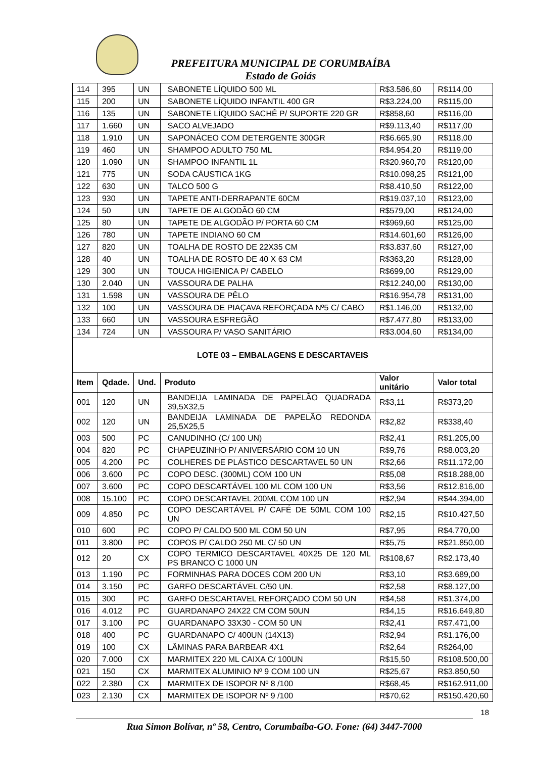PREFEITURA MUNICIPAL DE CORUMBAÍBA
Estado de Goiás
| 114 | 395 | UN | SABONETE LÍQUIDO 500 ML | R$3.586,60 | R$114,00 |
| 115 | 200 | UN | SABONETE LÍQUIDO INFANTIL 400 GR | R$3.224,00 | R$115,00 |
| 116 | 135 | UN | SABONETE LÍQUIDO SACHÊ P/ SUPORTE 220 GR | R$858,60 | R$116,00 |
| 117 | 1.660 | UN | SACO ALVEJADO | R$9.113,40 | R$117,00 |
| 118 | 1.910 | UN | SAPONÁCEO COM DETERGENTE 300GR | R$6.665,90 | R$118,00 |
| 119 | 460 | UN | SHAMPOO ADULTO 750 ML | R$4.954,20 | R$119,00 |
| 120 | 1.090 | UN | SHAMPOO INFANTIL 1L | R$20.960,70 | R$120,00 |
| 121 | 775 | UN | SODA CÁUSTICA 1KG | R$10.098,25 | R$121,00 |
| 122 | 630 | UN | TALCO 500 G | R$8.410,50 | R$122,00 |
| 123 | 930 | UN | TAPETE ANTI-DERRAPANTE 60CM | R$19.037,10 | R$123,00 |
| 124 | 50 | UN | TAPETE DE ALGODÃO 60 CM | R$579,00 | R$124,00 |
| 125 | 80 | UN | TAPETE DE ALGODÃO P/ PORTA 60 CM | R$969,60 | R$125,00 |
| 126 | 780 | UN | TAPETE INDIANO 60 CM | R$14.601,60 | R$126,00 |
| 127 | 820 | UN | TOALHA DE ROSTO DE 22X35 CM | R$3.837,60 | R$127,00 |
| 128 | 40 | UN | TOALHA DE ROSTO DE 40 X 63 CM | R$363,20 | R$128,00 |
| 129 | 300 | UN | TOUCA HIGIENICA P/ CABELO | R$699,00 | R$129,00 |
| 130 | 2.040 | UN | VASSOURA DE PALHA | R$12.240,00 | R$130,00 |
| 131 | 1.598 | UN | VASSOURA DE PÊLO | R$16.954,78 | R$131,00 |
| 132 | 100 | UN | VASSOURA DE PIAÇAVA REFORÇADA Nº5 C/ CABO | R$1.146,00 | R$132,00 |
| 133 | 660 | UN | VASSOURA ESFREGÃO | R$7.477,80 | R$133,00 |
| 134 | 724 | UN | VASSOURA P/ VASO SANITÁRIO | R$3.004,60 | R$134,00 |
| LOTE 03 – EMBALAGENS E DESCARTAVEIS | | | | | |
| Item | Qdade. | Und. | Produto | Valor unitário | Valor total |
| 001 | 120 | UN | BANDEIJA LAMINADA DE PAPELÃO QUADRADA 39,5X32,5 | R$3,11 | R$373,20 |
| 002 | 120 | UN | BANDEIJA LAMINADA DE PAPELÃO REDONDA 25,5X25,5 | R$2,82 | R$338,40 |
| 003 | 500 | PC | CANUDINHO (C/ 100 UN) | R$2,41 | R$1.205,00 |
| 004 | 820 | PC | CHAPEUZINHO P/ ANIVERSÁRIO COM 10 UN | R$9,76 | R$8.003,20 |
| 005 | 4.200 | PC | COLHERES DE PLÁSTICO DESCARTAVEL 50 UN | R$2,66 | R$11.172,00 |
| 006 | 3.600 | PC | COPO DESC. (300ML) COM 100 UN | R$5,08 | R$18.288,00 |
| 007 | 3.600 | PC | COPO DESCARTÁVEL 100 ML COM 100 UN | R$3,56 | R$12.816,00 |
| 008 | 15.100 | PC | COPO DESCARTAVEL 200ML COM 100 UN | R$2,94 | R$44.394,00 |
| 009 | 4.850 | PC | COPO DESCARTÁVEL P/ CAFÉ DE 50ML COM 100 UN | R$2,15 | R$10.427,50 |
| 010 | 600 | PC | COPO P/ CALDO 500 ML COM 50 UN | R$7,95 | R$4.770,00 |
| 011 | 3.800 | PC | COPOS P/ CALDO 250 ML C/ 50 UN | R$5,75 | R$21.850,00 |
| 012 | 20 | CX | COPO TERMICO DESCARTAVEL 40X25 DE 120 ML PS BRANCO C 1000 UN | R$108,67 | R$2.173,40 |
| 013 | 1.190 | PC | FORMINHAS PARA DOCES COM 200 UN | R$3,10 | R$3.689,00 |
| 014 | 3.150 | PC | GARFO DESCARTÁVEL C/50 UN. | R$2,58 | R$8.127,00 |
| 015 | 300 | PC | GARFO DESCARTAVEL REFORÇADO COM 50 UN | R$4,58 | R$1.374,00 |
| 016 | 4.012 | PC | GUARDANAPO 24X22 CM COM 50UN | R$4,15 | R$16.649,80 |
| 017 | 3.100 | PC | GUARDANAPO 33X30 - COM 50 UN | R$2,41 | R$7.471,00 |
| 018 | 400 | PC | GUARDANAPO C/ 400UN (14X13) | R$2,94 | R$1.176,00 |
| 019 | 100 | CX | LÂMINAS PARA BARBEAR 4X1 | R$2,64 | R$264,00 |
| 020 | 7.000 | CX | MARMITEX 220 ML CAIXA C/ 100UN | R$15,50 | R$108.500,00 |
| 021 | 150 | CX | MARMITEX ALUMINIO Nº 9 COM 100 UN | R$25,67 | R$3.850,50 |
| 022 | 2.380 | CX | MARMITEX DE ISOPOR Nº 8 /100 | R$68,45 | R$162.911,00 |
| 023 | 2.130 | CX | MARMITEX DE ISOPOR Nº 9 /100 | R$70,62 | R$150.420,60 |
18
Rua Simon Bolívar, nº 58, Centro, Corumbaíba-GO. Fone: (64) 3447-7000